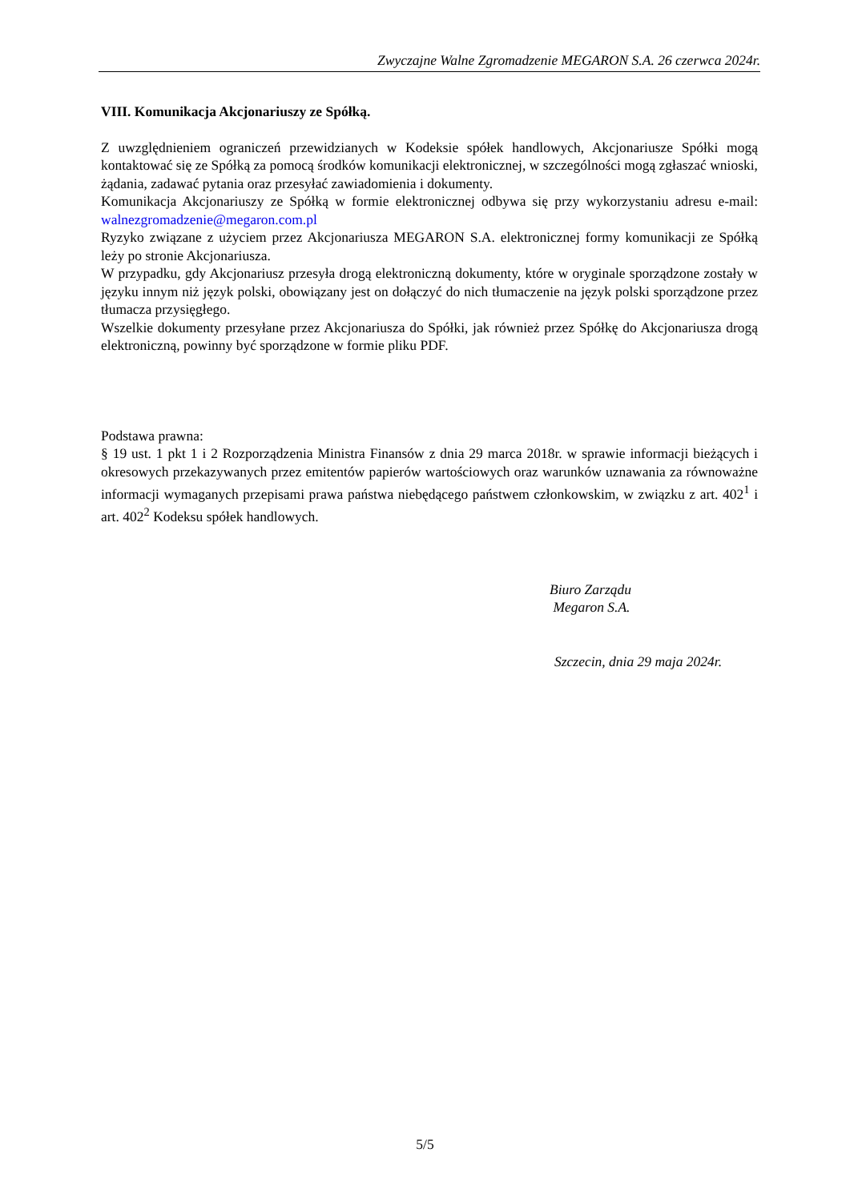Zwyczajne Walne Zgromadzenie MEGARON S.A. 26 czerwca 2024r.
VIII. Komunikacja Akcjonariuszy ze Spółką.
Z uwzględnieniem ograniczeń przewidzianych w Kodeksie spółek handlowych, Akcjonariusze Spółki mogą kontaktować się ze Spółką za pomocą środków komunikacji elektronicznej, w szczególności mogą zgłaszać wnioski, żądania, zadawać pytania oraz przesyłać zawiadomienia i dokumenty.
Komunikacja Akcjonariuszy ze Spółką w formie elektronicznej odbywa się przy wykorzystaniu adresu e-mail: walnezgromadzenie@megaron.com.pl
Ryzyko związane z użyciem przez Akcjonariusza MEGARON S.A. elektronicznej formy komunikacji ze Spółką leży po stronie Akcjonariusza.
W przypadku, gdy Akcjonariusz przesyła drogą elektroniczną dokumenty, które w oryginale sporządzone zostały w języku innym niż język polski, obowiązany jest on dołączyć do nich tłumaczenie na język polski sporządzone przez tłumacza przysięgłego.
Wszelkie dokumenty przesyłane przez Akcjonariusza do Spółki, jak również przez Spółkę do Akcjonariusza drogą elektroniczną, powinny być sporządzone w formie pliku PDF.
Podstawa prawna:
§ 19 ust. 1 pkt 1 i 2 Rozporządzenia Ministra Finansów z dnia 29 marca 2018r. w sprawie informacji bieżących i okresowych przekazywanych przez emitentów papierów wartościowych oraz warunków uznawania za równoważne informacji wymaganych przepisami prawa państwa niebędącego państwem członkowskim, w związku z art. 402<sup>1</sup> i art. 402<sup>2</sup> Kodeksu spółek handlowych.
Biuro Zarządu
Megaron S.A.
Szczecin, dnia 29 maja 2024r.
5/5